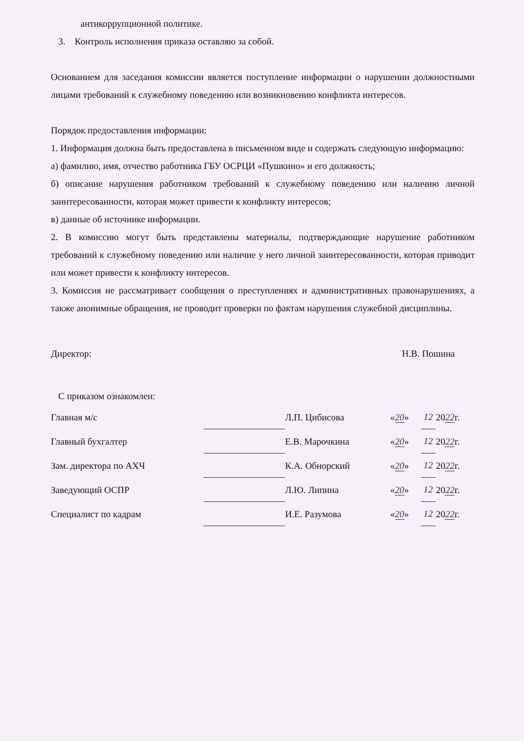антикоррупционной политике.
3. Контроль исполнения приказа оставляю за собой.
Основанием для заседания комиссии является поступление информации о нарушении должностными лицами требований к служебному поведению или возникновению конфликта интересов.
Порядок предоставления информации:
1. Информация должна быть предоставлена в письменном виде и содержать следующую информацию:
а) фамилию, имя, отчество работника ГБУ ОСРЦИ «Пушкино» и его должность;
б) описание нарушения работником требований к служебному поведению или наличию личной заинтересованности, которая может привести к конфликту интересов;
в) данные об источнике информации.
2. В комиссию могут быть представлены материалы, подтверждающие нарушение работником требований к служебному поведению или наличие у него личной заинтересованности, которая приводит или может привести к конфликту интересов.
3. Комиссия не рассматривает сообщения о преступлениях и административных правонарушениях, а также анонимные обращения, не проводит проверки по фактам нарушения служебной дисциплины.
Директор: Н.В. Пошина
С приказом ознакомлен:
| Главная м/с | | Л.П. Цибисова | « 20 » | 12 | 20 22 г. |
| Главный бухгалтер | | Е.В. Марочкина | « 20 » | 12 | 20 22 г. |
| Зам. директора по АХЧ | | К.А. Обнорский | « 20 » | 12 | 20 22 г. |
| Заведующий ОСПР | | Л.Ю. Липина | « 20 » | 12 | 20 22 г. |
| Специалист по кадрам | | И.Е. Разумова | « 20 » | 12 | 20 22 г. |